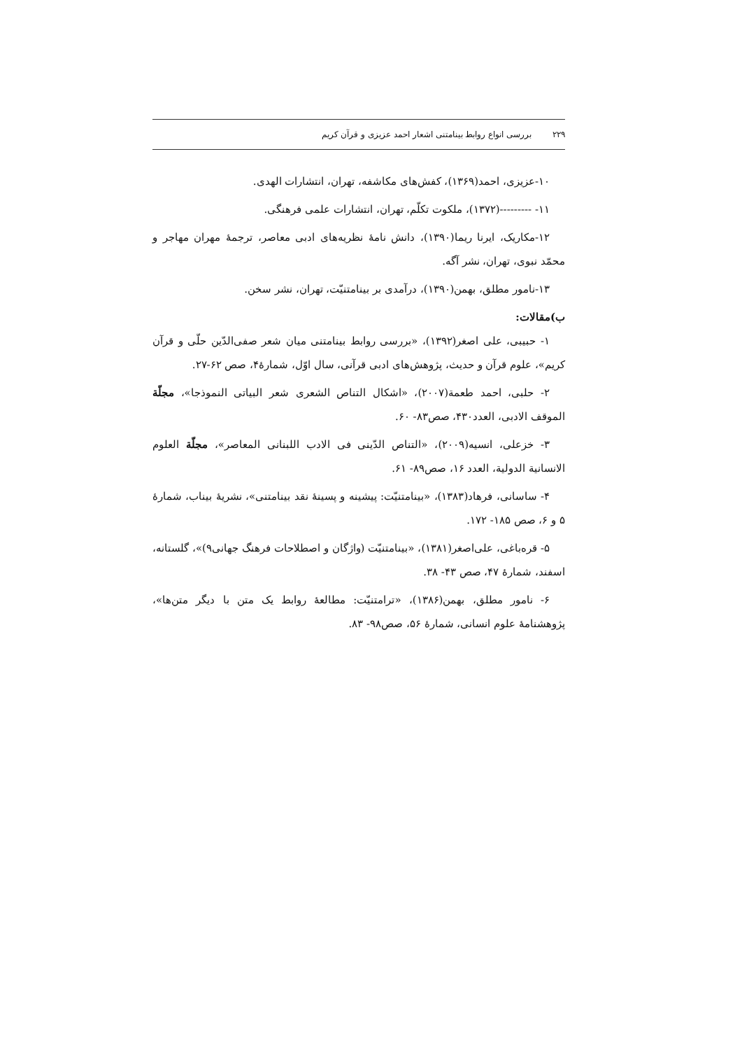۲۲۹ بررسی انواع روابط بینامتنی اشعار احمد عزیزی و قرآن کریم
۱۰-عزیزی، احمد(۱۳۶۹)، کفش‌های مکاشفه، تهران، انتشارات الهدی.
۱۱- ---------(۱۳۷۲)، ملکوت تکلّم، تهران، انتشارات علمی فرهنگی.
۱۲-مکاریک، ایرنا ریما(۱۳۹۰)، دانش نامهٔ نظریه‌های ادبی معاصر، ترجمهٔ مهران مهاجر و محمّد نبوی، تهران، نشر آگه.
۱۳-نامور مطلق، بهمن(۱۳۹۰)، درآمدی بر بینامتنیّت، تهران، نشر سخن.
ب)مقالات:
۱- حبیبی، علی اصغر(۱۳۹۲)، «بررسی روابط بینامتنی میان شعر صفی‌الدّین حلّی و قرآن کریم»، علوم قرآن و حدیث، پژوهش‌های ادبی قرآنی، سال اوّل، شمارهٔ۴، صص ۶۲-۲۷.
۲- حلبی، احمد طعمة(۲۰۰۷)، «اشکال التناص الشعری شعر البیاتی النموذجا»، مجلّة الموقف الادبی، العدد۴۳۰، صص۸۳- ۶۰.
۳- خزعلی، انسیه(۲۰۰۹)، «التناص الدّینی فی الادب اللبنانی المعاصر»، مجلّة العلوم الانسانیة الدولیة، العدد ۱۶، صص۸۹- ۶۱.
۴- ساسانی، فرهاد(۱۳۸۳)، «بینامتنیّت: پیشینه و پسینهٔ نقد بینامتنی»، نشریهٔ بیناب، شمارهٔ ۵ و ۶، صص ۱۸۵- ۱۷۲.
۵- قره‌باغی، علی‌اصغر(۱۳۸۱)، «بینامتنیّت (واژگان و اصطلاحات فرهنگ جهانی۹)»، گلستانه، اسفند، شمارهٔ ۴۷، صص ۴۳- ۳۸.
۶- نامور مطلق، بهمن(۱۳۸۶)، «ترامتنیّت: مطالعهٔ روابط یک متن با دیگر متن‌ها»، پژوهشنامهٔ علوم انسانی، شمارهٔ ۵۶، صص۹۸- ۸۳.